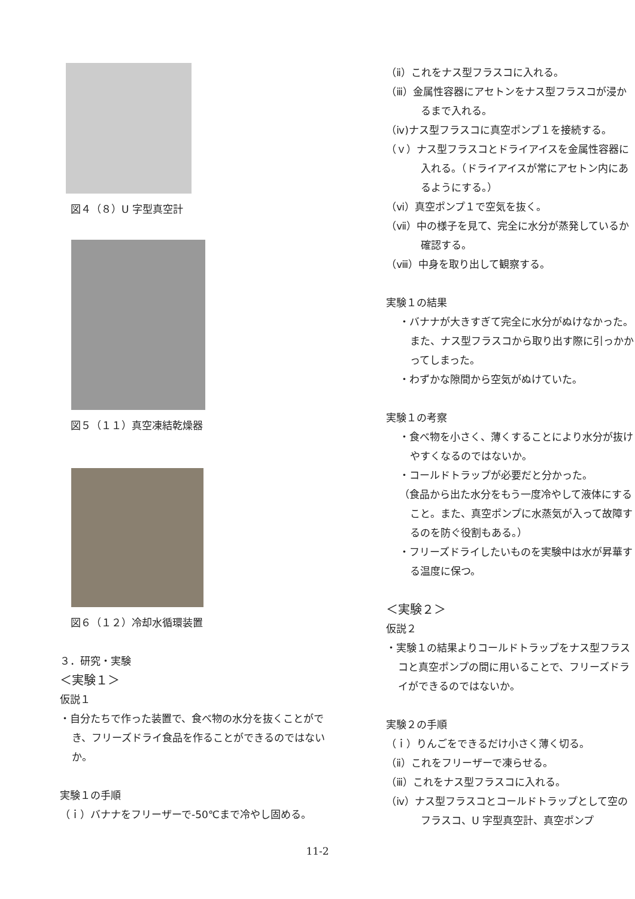図４（８）U 字型真空計
図５（１１）真空凍結乾燥器
図６（１２）冷却水循環装置
３．研究・実験
＜実験１＞
仮説１
・自分たちで作った装置で、食べ物の水分を抜くことができ、フリーズドライ食品を作ることができるのではないか。
実験１の手順
（ｉ）バナナをフリーザーで-50℃まで冷やし固める。
（ⅱ）これをナス型フラスコに入れる。
（ⅲ）金属性容器にアセトンをナス型フラスコが浸かるまで入れる。
（ⅳ)ナス型フラスコに真空ポンプ１を接続する。
（ｖ）ナス型フラスコとドライアイスを金属性容器に入れる。（ドライアイスが常にアセトン内にあるようにする。）
（ⅵ）真空ポンプ１で空気を抜く。
（ⅶ）中の様子を見て、完全に水分が蒸発しているか確認する。
（ⅷ）中身を取り出して観察する。
実験１の結果
・バナナが大きすぎて完全に水分がぬけなかった。また、ナス型フラスコから取り出す際に引っかかってしまった。
・わずかな隙間から空気がぬけていた。
実験１の考察
・食べ物を小さく、薄くすることにより水分が抜けやすくなるのではないか。
・コールドトラップが必要だと分かった。
（食品から出た水分をもう一度冷やして液体にすること。また、真空ポンプに水蒸気が入って故障するのを防ぐ役割もある。）
・フリーズドライしたいものを実験中は水が昇華する温度に保つ。
＜実験２＞
仮説２
・実験１の結果よりコールドトラップをナス型フラスコと真空ポンプの間に用いることで、フリーズドライができるのではないか。
実験２の手順
（ｉ）りんごをできるだけ小さく薄く切る。
（ⅱ）これをフリーザーで凍らせる。
（ⅲ）これをナス型フラスコに入れる。
（ⅳ）ナス型フラスコとコールドトラップとして空のフラスコ、U 字型真空計、真空ポンプ
11-2